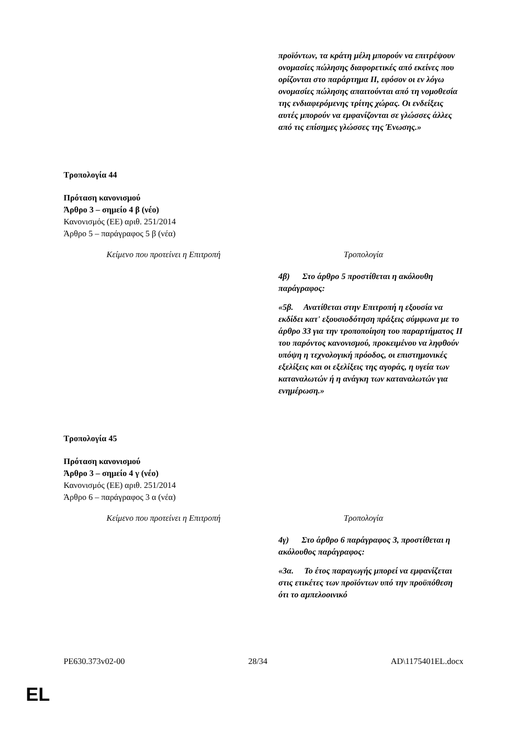| | προϊόντων, τα κράτη μέλη μπορούν να επιτρέψουν ονομασίες πώλησης διαφορετικές από εκείνες που ορίζονται στο παράρτημα II, εφόσον οι εν λόγω ονομασίες πώλησης απαιτούνται από τη νομοθεσία της ενδιαφερόμενης τρίτης χώρας. Οι ενδείξεις αυτές μπορούν να εμφανίζονται σε γλώσσες άλλες από τις επίσημες γλώσσες της Ένωσης.» |
Τροπολογία 44
Πρόταση κανονισμού
Άρθρο 3 – σημείο 4 β (νέο)
Κανονισμός (ΕΕ) αριθ. 251/2014
Άρθρο 5 – παράγραφος 5 β (νέα)
| Κείμενο που προτείνει η Επιτροπή | Τροπολογία |
| | 4β) Στο άρθρο 5 προστίθεται η ακόλουθη παράγραφος: «5β. Ανατίθεται στην Επιτροπή η εξουσία να εκδίδει κατ' εξουσιοδότηση πράξεις σύμφωνα με το άρθρο 33 για την τροποποίηση του παραρτήματος II του παρόντος κανονισμού, προκειμένου να ληφθούν υπόψη η τεχνολογική πρόοδος, οι επιστημονικές εξελίξεις και οι εξελίξεις της αγοράς, η υγεία των καταναλωτών ή η ανάγκη των καταναλωτών για ενημέρωση.» |
Τροπολογία 45
Πρόταση κανονισμού
Άρθρο 3 – σημείο 4 γ (νέο)
Κανονισμός (ΕΕ) αριθ. 251/2014
Άρθρο 6 – παράγραφος 3 α (νέα)
| Κείμενο που προτείνει η Επιτροπή | Τροπολογία |
| | 4γ) Στο άρθρο 6 παράγραφος 3, προστίθεται η ακόλουθος παράγραφος: «3α. Το έτος παραγωγής μπορεί να εμφανίζεται στις ετικέτες των προϊόντων υπό την προϋπόθεση ότι το αμπελοοινικό |
PE630.373v02-00 28/34 AD\1175401EL.docx
EL